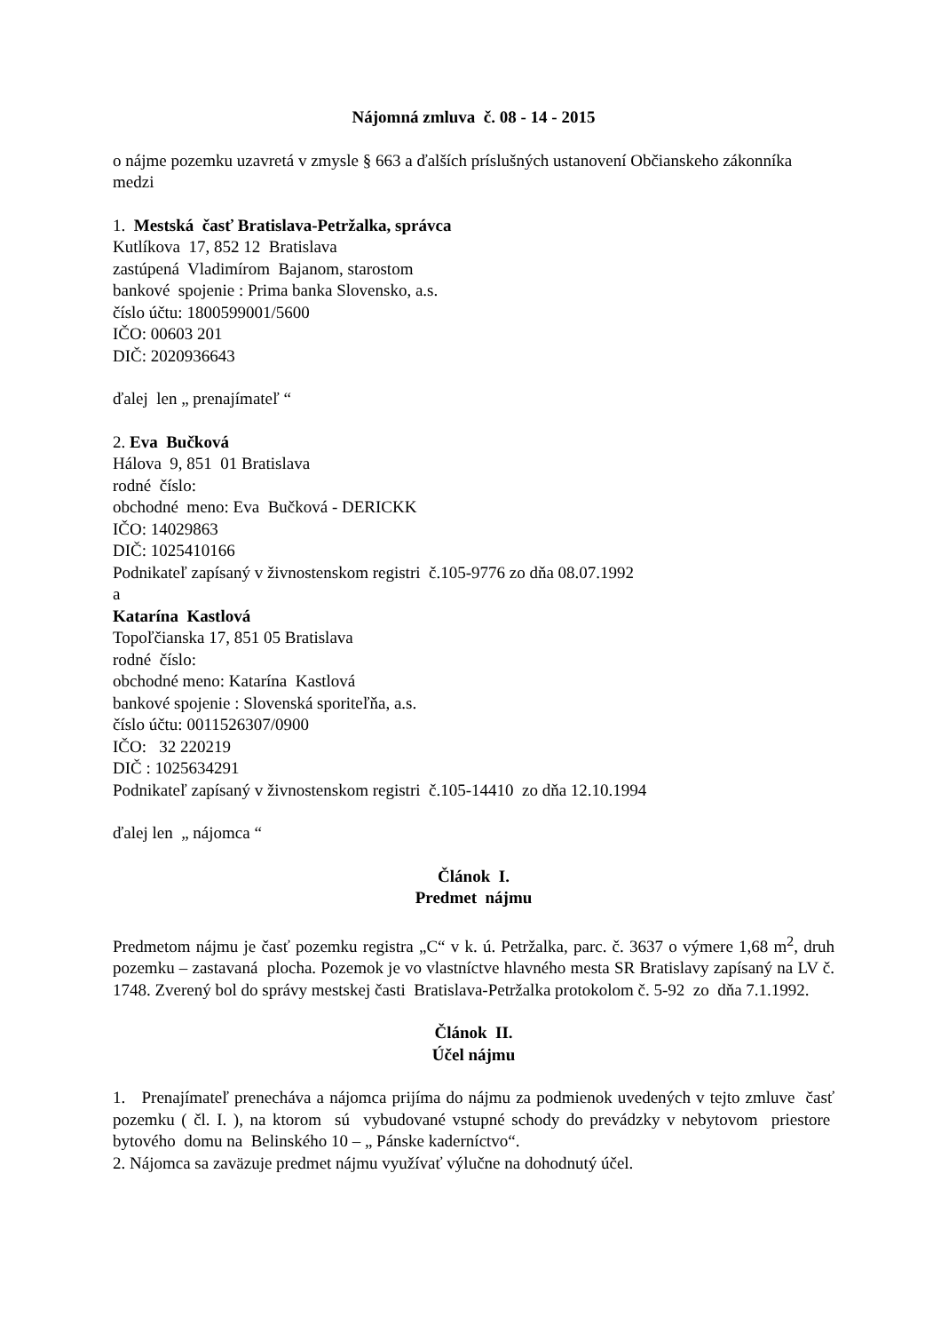Nájomná zmluva č. 08 - 14 - 2015
o nájme pozemku uzavretá v zmysle § 663 a ďalších príslušných ustanovení Občianskeho zákonníka medzi
1. Mestská časť Bratislava-Petržalka, správca
Kutlíkova 17, 852 12 Bratislava
zastúpená Vladimírom Bajanom, starostom
bankové spojenie : Prima banka Slovensko, a.s.
číslo účtu: 1800599001/5600
IČO: 00603 201
DIČ: 2020936643
ďalej len „ prenajímateľ “
2. Eva Bučková
Hálova 9, 851 01 Bratislava
rodné číslo:
obchodné meno: Eva Bučková - DERICKK
IČO: 14029863
DIČ: 1025410166
Podnikateľ zapísaný v živnostenskom registri č.105-9776 zo dňa 08.07.1992
a
Katarína Kastlová
Topoľčianska 17, 851 05 Bratislava
rodné číslo:
obchodné meno: Katarína Kastlová
bankové spojenie : Slovenská sporiteľňa, a.s.
číslo účtu: 0011526307/0900
IČO: 32 220219
DIČ : 1025634291
Podnikateľ zapísaný v živnostenskom registri č.105-14410 zo dňa 12.10.1994
ďalej len „ nájomca “
Článok I.
Predmet nájmu
Predmetom nájmu je časť pozemku registra „C“ v k. ú. Petržalka, parc. č. 3637 o výmere 1,68 m<sup>2</sup>, druh pozemku – zastavaná plocha. Pozemok je vo vlastníctve hlavného mesta SR Bratislavy zapísaný na LV č. 1748. Zverený bol do správy mestskej časti Bratislava-Petržalka protokolom č. 5-92 zo dňa 7.1.1992.
Článok II.
Účel nájmu
1. Prenajímateľ prenecháva a nájomca prijíma do nájmu za podmienok uvedených v tejto zmluve časť pozemku ( čl. I. ), na ktorom sú vybudované vstupné schody do prevádzky v nebytovom priestore bytového domu na Belinského 10 – „ Pánske kaderníctvo“.
2. Nájomca sa zaväzuje predmet nájmu využívať výlučne na dohodnutý účel.